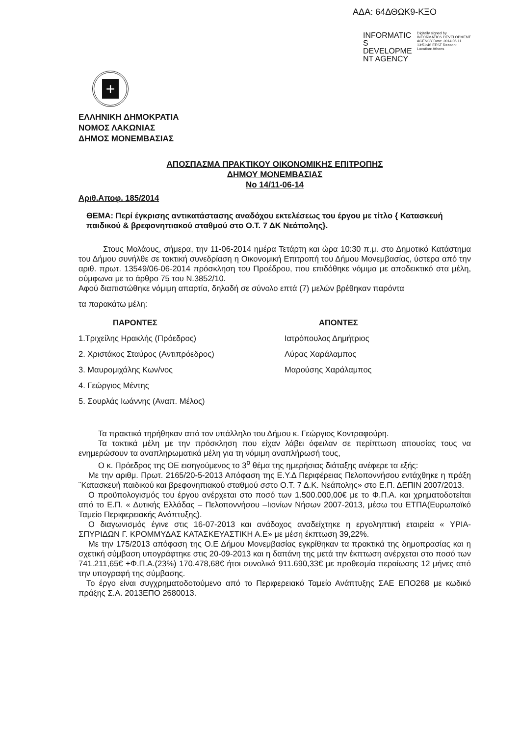ΑΔΑ: 64ΔΘΩΚ9-ΚΞΟ
INFORMATIC S DEVELOPME NT AGENCY
Digitally signed by INFORMATICS DEVELOPMENT AGENCY Date: 2014.06.11 13:51:46 EEST Reason: Location: Athens
+
ΕΛΛΗΝΙΚΗ ΔΗΜΟΚΡΑΤΙΑ
ΝΟΜΟΣ ΛΑΚΩΝΙΑΣ
ΔΗΜΟΣ ΜΟΝΕΜΒΑΣΙΑΣ
ΑΠΟΣΠΑΣΜΑ ΠΡΑΚΤΙΚΟΥ ΟΙΚΟΝΟΜΙΚΗΣ ΕΠΙΤΡΟΠΗΣ
ΔΗΜΟΥ ΜΟΝΕΜΒΑΣΙΑΣ
Νο 14/11-06-14
Αριθ.Αποφ. 185/2014
ΘΕΜΑ: Περί έγκρισης αντικατάστασης αναδόχου εκτελέσεως του έργου με τίτλο { Κατασκευή παιδικού & βρεφονηπιακού σταθμού στο Ο.Τ. 7 ΔΚ Νεάπολης}.
Στους Μολάους, σήμερα, την 11-06-2014 ημέρα Τετάρτη και ώρα 10:30 π.μ. στο Δημοτικό Κατάστημα του Δήμου συνήλθε σε τακτική συνεδρίαση η Οικονομική Επιτροπή του Δήμου Μονεμβασίας, ύστερα από την αριθ. πρωτ. 13549/06-06-2014 πρόσκληση του Προέδρου, που επιδόθηκε νόμιμα με αποδεικτικό στα μέλη, σύμφωνα με το άρθρο 75 του Ν.3852/10.
Αφού διαπιστώθηκε νόμιμη απαρτία, δηλαδή σε σύνολο επτά (7) μελών βρέθηκαν παρόντα
τα παρακάτω μέλη:
| ΠΑΡΟΝΤΕΣ | ΑΠΟΝΤΕΣ |
| --- | --- |
| 1.Τριχείλης Ηρακλής (Πρόεδρος) | Ιατρόπουλος Δημήτριος |
| 2. Χριστάκος Σταύρος (Αντιπρόεδρος) | Λύρας Χαράλαμπος |
| 3. Μαυρομιχάλης Κων/νος | Μαρούσης Χαράλαμπος |
| 4. Γεώργιος Μέντης | |
| 5. Σουρλάς Ιωάννης (Αναπ. Μέλος) | |
Τα πρακτικά τηρήθηκαν από τον υπάλληλο του Δήμου κ. Γεώργιος Κοντραφούρη.
Τα τακτικά μέλη με την πρόσκληση που είχαν λάβει όφειλαν σε περίπτωση απουσίας τους να ενημερώσουν τα αναπληρωματικά μέλη για τη νόμιμη αναπλήρωσή τους,
Ο κ. Πρόεδρος της ΟΕ εισηγούμενος το 3<sup>ο</sup> θέμα της ημερήσιας διάταξης ανέφερε τα εξής:
Με την αριθμ. Πρωτ. 2165/20-5-2013 Απόφαση της Ε.Υ.Δ Περιφέρειας Πελοποννήσου εντάχθηκε η πράξη ¨Κατασκευή παιδικού και βρεφονηπιακού σταθμού σστο Ο.Τ. 7 Δ.Κ. Νεάπολης» στο Ε.Π. ΔΕΠΙΝ 2007/2013.
Ο προϋπολογισμός του έργου ανέρχεται στο ποσό των 1.500.000,00€ με το Φ.Π.Α. και χρηματοδοτείται από το Ε.Π. « Δυτικής Ελλάδας – Πελοποννήσου –Ιιονίων Νήσων 2007-2013, μέσω του ΕΤΠΑ(Ευρωπαϊκό Ταμείο Περιφερειακής Ανάπτυξης).
Ο διαγωνισμός έγινε στις 16-07-2013 και ανάδοχος αναδείχτηκε η εργοληπτική εταιρεία « ΥΡΙΑ- ΣΠΥΡΙΔΩΝ Γ. ΚΡΟΜΜΥΔΑΣ ΚΑΤΑΣΚΕΥΑΣΤΙΚΗ Α.Ε» με μέση έκπτωση 39,22%.
Με την 175/2013 απόφαση της Ο.Ε Δήμου Μονεμβασίας εγκρίθηκαν τα πρακτικά της δημοπρασίας και η σχετική σύμβαση υπογράφτηκε στις 20-09-2013 και η δαπάνη της μετά την έκπτωση ανέρχεται στο ποσό των 741.211,65€ +Φ.Π.Α.(23%) 170.478,68€ ήτοι συνολικά 911.690,33€ με προθεσμία περαίωσης 12 μήνες από την υπογραφή της σύμβασης.
Το έργο είναι συγχρηματοδοτούμενο από το Περιφερειακό Ταμείο Ανάπτυξης ΣΑΕ ΕΠΟ268 με κωδικό πράξης Σ.Α. 2013ΕΠΟ 2680013.